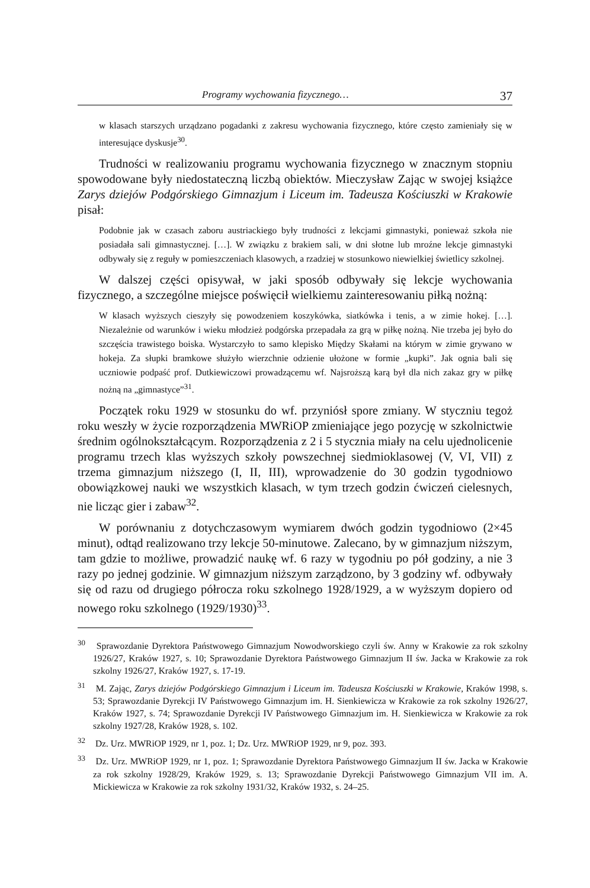Programy wychowania fizycznego… 37
w klasach starszych urządzano pogadanki z zakresu wychowania fizycznego, które często zamieniały się w interesujące dyskusje<sup>30</sup>.
Trudności w realizowaniu programu wychowania fizycznego w znacznym stopniu spowodowane były niedostateczną liczbą obiektów. Mieczysław Zając w swojej książce Zarys dziejów Podgórskiego Gimnazjum i Liceum im. Tadeusza Kościuszki w Krakowie pisał:
Podobnie jak w czasach zaboru austriackiego były trudności z lekcjami gimnastyki, ponieważ szkoła nie posiadała sali gimnastycznej. […]. W związku z brakiem sali, w dni słotne lub mroźne lekcje gimnastyki odbywały się z reguły w pomieszczeniach klasowych, a rzadziej w stosunkowo niewielkiej świetlicy szkolnej.
W dalszej części opisywał, w jaki sposób odbywały się lekcje wychowania fizycznego, a szczególne miejsce poświęcił wielkiemu zainteresowaniu piłką nożną:
W klasach wyższych cieszyły się powodzeniem koszykówka, siatkówka i tenis, a w zimie hokej. […]. Niezależnie od warunków i wieku młodzież podgórska przepadała za grą w piłkę nożną. Nie trzeba jej było do szczęścia trawistego boiska. Wystarczyło to samo klepisko Między Skałami na którym w zimie grywano w hokeja. Za słupki bramkowe służyło wierzchnie odzienie ułożone w formie „kupki”. Jak ognia bali się uczniowie podpaść prof. Dutkiewiczowi prowadzącemu wf. Najsroższą karą był dla nich zakaz gry w piłkę nożną na „gimnastyce”<sup>31</sup>.
Początek roku 1929 w stosunku do wf. przyniósł spore zmiany. W styczniu tegoż roku weszły w życie rozporządzenia MWRiOP zmieniające jego pozycję w szkolnictwie średnim ogólnokształcącym. Rozporządzenia z 2 i 5 stycznia miały na celu ujednolicenie programu trzech klas wyższych szkoły powszechnej siedmioklasowej (V, VI, VII) z trzema gimnazjum niższego (I, II, III), wprowadzenie do 30 godzin tygodniowo obowiązkowej nauki we wszystkich klasach, w tym trzech godzin ćwiczeń cielesnych, nie licząc gier i zabaw<sup>32</sup>.
W porównaniu z dotychczasowym wymiarem dwóch godzin tygodniowo (2×45 minut), odtąd realizowano trzy lekcje 50-minutowe. Zalecano, by w gimnazjum niższym, tam gdzie to możliwe, prowadzić naukę wf. 6 razy w tygodniu po pół godziny, a nie 3 razy po jednej godzinie. W gimnazjum niższym zarządzono, by 3 godziny wf. odbywały się od razu od drugiego półrocza roku szkolnego 1928/1929, a w wyższym dopiero od nowego roku szkolnego (1929/1930)<sup>33</sup>.
<sup>30</sup> Sprawozdanie Dyrektora Państwowego Gimnazjum Nowodworskiego czyli św. Anny w Krakowie za rok szkolny 1926/27, Kraków 1927, s. 10; Sprawozdanie Dyrektora Państwowego Gimnazjum II św. Jacka w Krakowie za rok szkolny 1926/27, Kraków 1927, s. 17-19.
<sup>31</sup> M. Zając, Zarys dziejów Podgórskiego Gimnazjum i Liceum im. Tadeusza Kościuszki w Krakowie, Kraków 1998, s. 53; Sprawozdanie Dyrekcji IV Państwowego Gimnazjum im. H. Sienkiewicza w Krakowie za rok szkolny 1926/27, Kraków 1927, s. 74; Sprawozdanie Dyrekcji IV Państwowego Gimnazjum im. H. Sienkiewicza w Krakowie za rok szkolny 1927/28, Kraków 1928, s. 102.
<sup>32</sup> Dz. Urz. MWRiOP 1929, nr 1, poz. 1; Dz. Urz. MWRiOP 1929, nr 9, poz. 393.
<sup>33</sup> Dz. Urz. MWRiOP 1929, nr 1, poz. 1; Sprawozdanie Dyrektora Państwowego Gimnazjum II św. Jacka w Krakowie za rok szkolny 1928/29, Kraków 1929, s. 13; Sprawozdanie Dyrekcji Państwowego Gimnazjum VII im. A. Mickiewicza w Krakowie za rok szkolny 1931/32, Kraków 1932, s. 24–25.